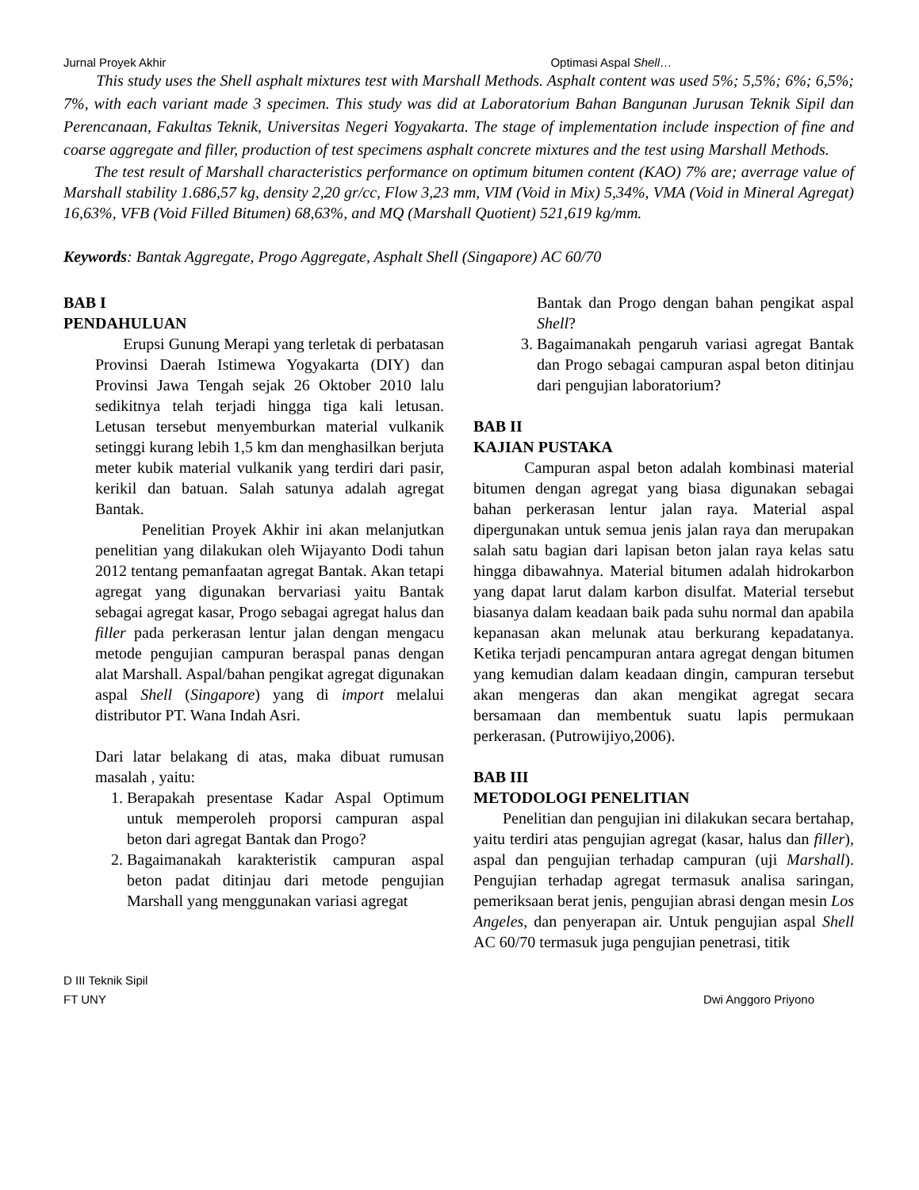Jurnal Proyek Akhir Optimasi Aspal Shell…
This study uses the Shell asphalt mixtures test with Marshall Methods. Asphalt content was used 5%; 5,5%; 6%; 6,5%; 7%, with each variant made 3 specimen. This study was did at Laboratorium Bahan Bangunan Jurusan Teknik Sipil dan Perencanaan, Fakultas Teknik, Universitas Negeri Yogyakarta. The stage of implementation include inspection of fine and coarse aggregate and filler, production of test specimens asphalt concrete mixtures and the test using Marshall Methods.
The test result of Marshall characteristics performance on optimum bitumen content (KAO) 7% are; averrage value of Marshall stability 1.686,57 kg, density 2,20 gr/cc, Flow 3,23 mm, VIM (Void in Mix) 5,34%, VMA (Void in Mineral Agregat) 16,63%, VFB (Void Filled Bitumen) 68,63%, and MQ (Marshall Quotient) 521,619 kg/mm.
Keywords: Bantak Aggregate, Progo Aggregate, Asphalt Shell (Singapore) AC 60/70
BAB I
PENDAHULUAN
Erupsi Gunung Merapi yang terletak di perbatasan Provinsi Daerah Istimewa Yogyakarta (DIY) dan Provinsi Jawa Tengah sejak 26 Oktober 2010 lalu sedikitnya telah terjadi hingga tiga kali letusan. Letusan tersebut menyemburkan material vulkanik setinggi kurang lebih 1,5 km dan menghasilkan berjuta meter kubik material vulkanik yang terdiri dari pasir, kerikil dan batuan. Salah satunya adalah agregat Bantak.
Penelitian Proyek Akhir ini akan melanjutkan penelitian yang dilakukan oleh Wijayanto Dodi tahun 2012 tentang pemanfaatan agregat Bantak. Akan tetapi agregat yang digunakan bervariasi yaitu Bantak sebagai agregat kasar, Progo sebagai agregat halus dan filler pada perkerasan lentur jalan dengan mengacu metode pengujian campuran beraspal panas dengan alat Marshall. Aspal/bahan pengikat agregat digunakan aspal Shell (Singapore) yang di import melalui distributor PT. Wana Indah Asri.
Dari latar belakang di atas, maka dibuat rumusan masalah , yaitu:
1. Berapakah presentase Kadar Aspal Optimum untuk memperoleh proporsi campuran aspal beton dari agregat Bantak dan Progo?
2. Bagaimanakah karakteristik campuran aspal beton padat ditinjau dari metode pengujian Marshall yang menggunakan variasi agregat
Bantak dan Progo dengan bahan pengikat aspal Shell?
3. Bagaimanakah pengaruh variasi agregat Bantak dan Progo sebagai campuran aspal beton ditinjau dari pengujian laboratorium?
BAB II
KAJIAN PUSTAKA
Campuran aspal beton adalah kombinasi material bitumen dengan agregat yang biasa digunakan sebagai bahan perkerasan lentur jalan raya. Material aspal dipergunakan untuk semua jenis jalan raya dan merupakan salah satu bagian dari lapisan beton jalan raya kelas satu hingga dibawahnya. Material bitumen adalah hidrokarbon yang dapat larut dalam karbon disulfat. Material tersebut biasanya dalam keadaan baik pada suhu normal dan apabila kepanasan akan melunak atau berkurang kepadatanya. Ketika terjadi pencampuran antara agregat dengan bitumen yang kemudian dalam keadaan dingin, campuran tersebut akan mengeras dan akan mengikat agregat secara bersamaan dan membentuk suatu lapis permukaan perkerasan. (Putrowijiyo,2006).
BAB III
METODOLOGI PENELITIAN
Penelitian dan pengujian ini dilakukan secara bertahap, yaitu terdiri atas pengujian agregat (kasar, halus dan filler), aspal dan pengujian terhadap campuran (uji Marshall). Pengujian terhadap agregat termasuk analisa saringan, pemeriksaan berat jenis, pengujian abrasi dengan mesin Los Angeles, dan penyerapan air. Untuk pengujian aspal Shell AC 60/70 termasuk juga pengujian penetrasi, titik
D III Teknik Sipil
FT UNY Dwi Anggoro Priyono